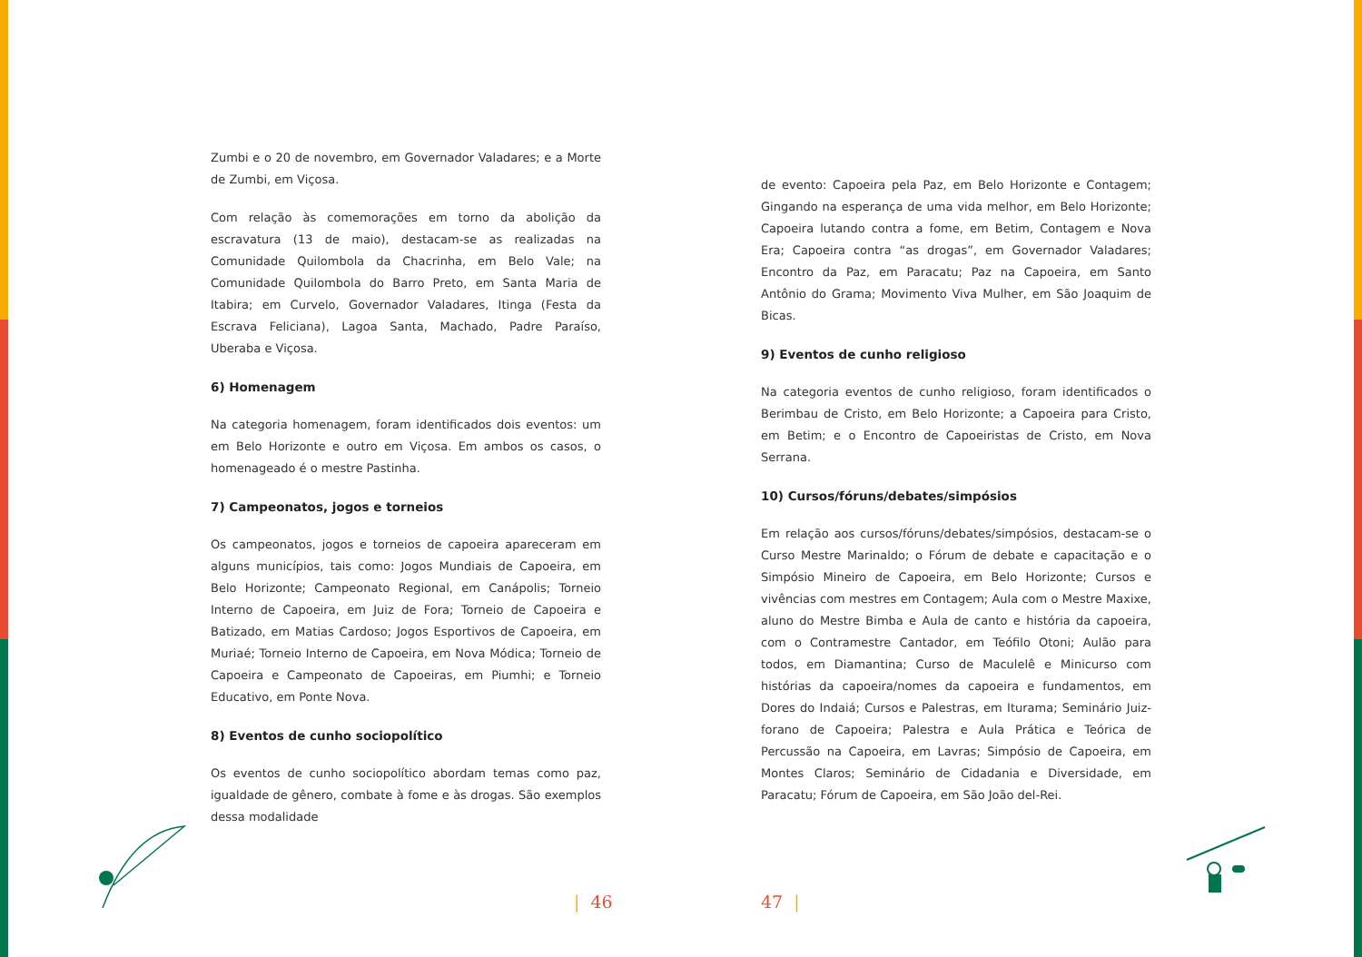Zumbi e o 20 de novembro, em Governador Valadares; e a Morte de Zumbi, em Viçosa.
Com relação às comemorações em torno da abolição da escravatura (13 de maio), destacam-se as realizadas na Comunidade Quilombola da Chacrinha, em Belo Vale; na Comunidade Quilombola do Barro Preto, em Santa Maria de Itabira; em Curvelo, Governador Valadares, Itinga (Festa da Escrava Feliciana), Lagoa Santa, Machado, Padre Paraíso, Uberaba e Viçosa.
6) Homenagem
Na categoria homenagem, foram identificados dois eventos: um em Belo Horizonte e outro em Viçosa. Em ambos os casos, o homenageado é o mestre Pastinha.
7) Campeonatos, jogos e torneios
Os campeonatos, jogos e torneios de capoeira apareceram em alguns municípios, tais como: Jogos Mundiais de Capoeira, em Belo Horizonte; Campeonato Regional, em Canápolis; Torneio Interno de Capoeira, em Juiz de Fora; Torneio de Capoeira e Batizado, em Matias Cardoso; Jogos Esportivos de Capoeira, em Muriaé; Torneio Interno de Capoeira, em Nova Módica; Torneio de Capoeira e Campeonato de Capoeiras, em Piumhi; e Torneio Educativo, em Ponte Nova.
8) Eventos de cunho sociopolítico
Os eventos de cunho sociopolítico abordam temas como paz, igualdade de gênero, combate à fome e às drogas. São exemplos dessa modalidade
de evento: Capoeira pela Paz, em Belo Horizonte e Contagem; Gingando na esperança de uma vida melhor, em Belo Horizonte; Capoeira lutando contra a fome, em Betim, Contagem e Nova Era; Capoeira contra “as drogas”, em Governador Valadares; Encontro da Paz, em Paracatu; Paz na Capoeira, em Santo Antônio do Grama; Movimento Viva Mulher, em São Joaquim de Bicas.
9) Eventos de cunho religioso
Na categoria eventos de cunho religioso, foram identificados o Berimbau de Cristo, em Belo Horizonte; a Capoeira para Cristo, em Betim; e o Encontro de Capoeiristas de Cristo, em Nova Serrana.
10) Cursos/fóruns/debates/simpósios
Em relação aos cursos/fóruns/debates/simpósios, destacam-se o Curso Mestre Marinaldo; o Fórum de debate e capacitação e o Simpósio Mineiro de Capoeira, em Belo Horizonte; Cursos e vivências com mestres em Contagem; Aula com o Mestre Maxixe, aluno do Mestre Bimba e Aula de canto e história da capoeira, com o Contramestre Cantador, em Teófilo Otoni; Aulão para todos, em Diamantina; Curso de Maculelê e Minicurso com histórias da capoeira/nomes da capoeira e fundamentos, em Dores do Indaiá; Cursos e Palestras, em Iturama; Seminário Juiz-forano de Capoeira; Palestra e Aula Prática e Teórica de Percussão na Capoeira, em Lavras; Simpósio de Capoeira, em Montes Claros; Seminário de Cidadania e Diversidade, em Paracatu; Fórum de Capoeira, em São João del-Rei.
| 46 47 |